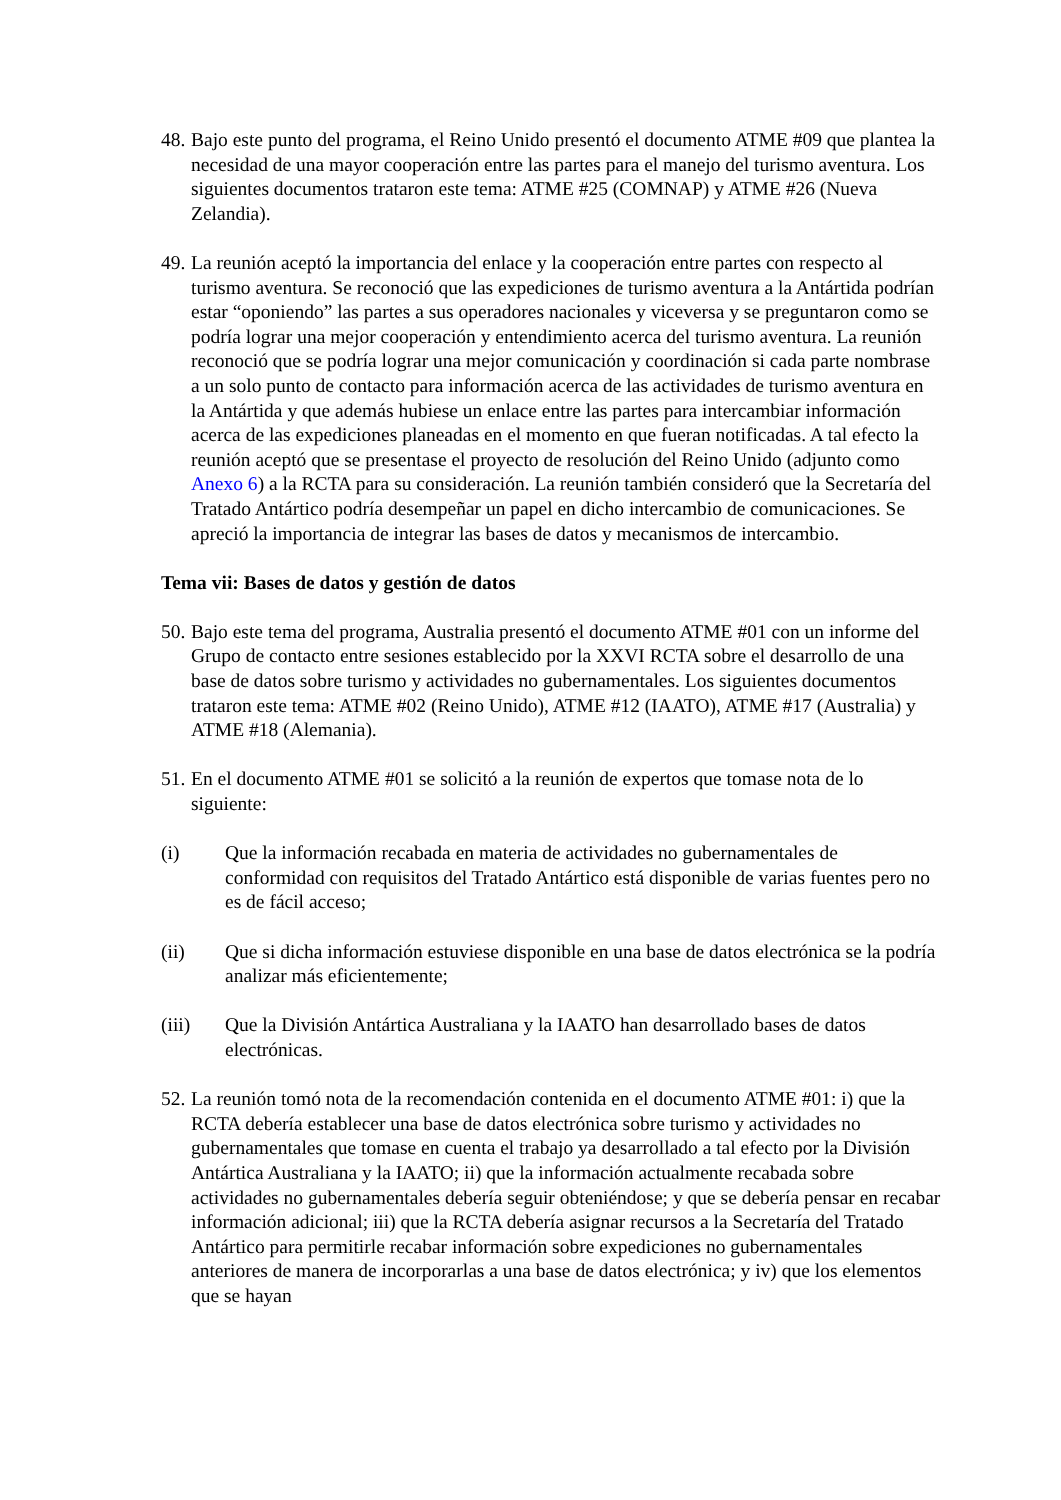48.
Bajo este punto del programa, el Reino Unido presentó el documento ATME #09 que plantea la necesidad de una mayor cooperación entre las partes para el manejo del turismo aventura. Los siguientes documentos trataron este tema: ATME #25 (COMNAP) y ATME #26 (Nueva Zelandia).
49.
La reunión aceptó la importancia del enlace y la cooperación entre partes con respecto al turismo aventura. Se reconoció que las expediciones de turismo aventura a la Antártida podrían estar “oponiendo” las partes a sus operadores nacionales y viceversa y se preguntaron como se podría lograr una mejor cooperación y entendimiento acerca del turismo aventura. La reunión reconoció que se podría lograr una mejor comunicación y coordinación si cada parte nombrase a un solo punto de contacto para información acerca de las actividades de turismo aventura en la Antártida y que además hubiese un enlace entre las partes para intercambiar información acerca de las expediciones planeadas en el momento en que fueran notificadas. A tal efecto la reunión aceptó que se presentase el proyecto de resolución del Reino Unido (adjunto como Anexo 6) a la RCTA para su consideración. La reunión también consideró que la Secretaría del Tratado Antártico podría desempeñar un papel en dicho intercambio de comunicaciones. Se apreció la importancia de integrar las bases de datos y mecanismos de intercambio.
Tema vii: Bases de datos y gestión de datos
50.
Bajo este tema del programa, Australia presentó el documento ATME #01 con un informe del Grupo de contacto entre sesiones establecido por la XXVI RCTA sobre el desarrollo de una base de datos sobre turismo y actividades no gubernamentales. Los siguientes documentos trataron este tema: ATME #02 (Reino Unido), ATME #12 (IAATO), ATME #17 (Australia) y ATME #18 (Alemania).
51.
En el documento ATME #01 se solicitó a la reunión de expertos que tomase nota de lo siguiente:
(i) Que la información recabada en materia de actividades no gubernamentales de conformidad con requisitos del Tratado Antártico está disponible de varias fuentes pero no es de fácil acceso;
(ii) Que si dicha información estuviese disponible en una base de datos electrónica se la podría analizar más eficientemente;
(iii) Que la División Antártica Australiana y la IAATO han desarrollado bases de datos electrónicas.
52.
La reunión tomó nota de la recomendación contenida en el documento ATME #01: i) que la RCTA debería establecer una base de datos electrónica sobre turismo y actividades no gubernamentales que tomase en cuenta el trabajo ya desarrollado a tal efecto por la División Antártica Australiana y la IAATO; ii) que la información actualmente recabada sobre actividades no gubernamentales debería seguir obteniéndose; y que se debería pensar en recabar información adicional; iii) que la RCTA debería asignar recursos a la Secretaría del Tratado Antártico para permitirle recabar información sobre expediciones no gubernamentales anteriores de manera de incorporarlas a una base de datos electrónica; y iv) que los elementos que se hayan